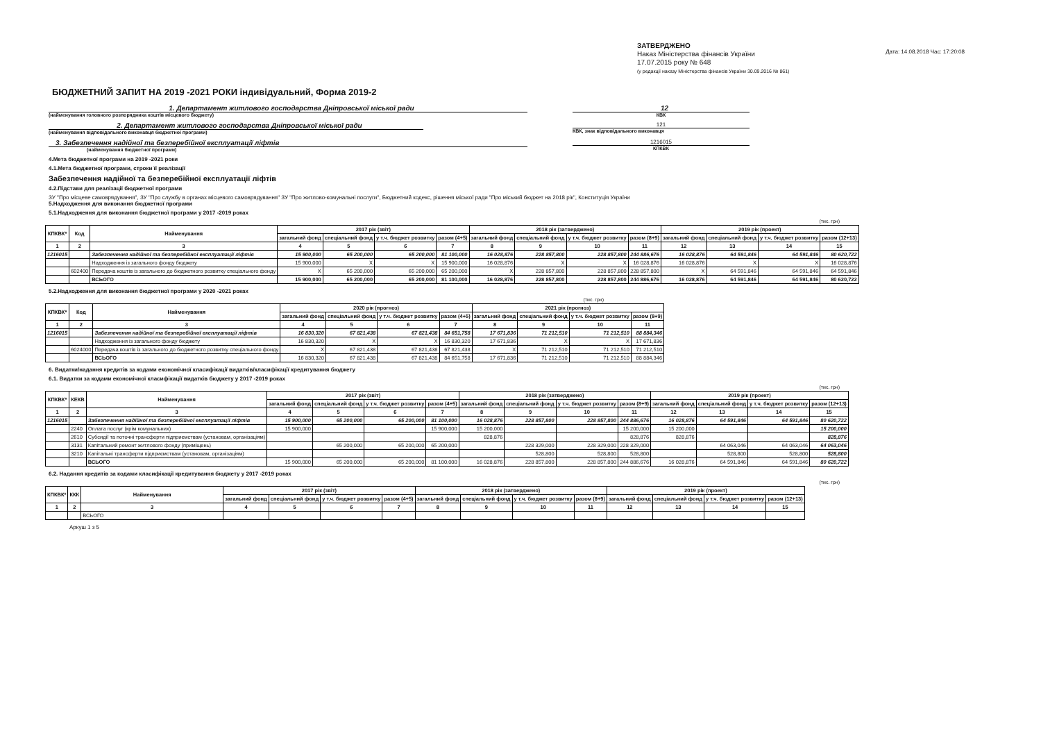Дата: 14.08.2018 Час: 17:20:08
ЗАТВЕРДЖЕНО
Наказ Міністерства фінансів України
17.07.2015 року № 648
(у редакції наказу Міністерства фінансів України 30.09.2016 № 861)
БЮДЖЕТНИЙ ЗАПИТ НА 2019 -2021 РОКИ індивідуальний, Форма 2019-2
1. Департамент житлового господарства Дніпровської міської ради
(найменування головного розпорядника коштів місцевого бюджету)
12
КВК
2. Департамент житлового господарства Дніпровської міської ради
(найменування відповідального виконавця бюджетної програми)
121
КВК, знак відповідального виконавця
3. Забезпечення надійної та безперебійної експлуатації ліфтів
(найменування бюджетної програми)
1216015
КПКВК
4.Мета бюджетної програми на 2019 -2021 роки
4.1.Мета бюджетної програми, строки її реалізації
Забезпечення надійної та безперебійної експлуатації ліфтів
4.2.Підстави для реалізації бюджетної програми
ЗУ "Про місцеве самоврядування", ЗУ "Про службу в органах місцевого самоврядування" ЗУ "Про житлово-комунальні послуги", Бюджетний кодекс, рішення міської ради "Про міський бюджет на 2018 рік", Конституція України
5.Надходження для виконання бюджетної програми
5.1.Надходження для виконання бюджетної програми у 2017 -2019 роках
(тис. грн)
| КПКВК* | Код | Найменування | 2017 рік (звіт) | | | | 2018 рік (затверджено) | | | | 2019 рік (проект) | | | |
| --- | --- | --- | --- | --- | --- | --- | --- | --- | --- | --- | --- | --- | --- | --- |
| | | | загальний фонд | спеціальний фонд | у т.ч. бюджет розвитку | разом (4+5) | загальний фонд | спеціальний фонд | у т.ч. бюджет розвитку | разом (8+9) | загальний фонд | спеціальний фонд | у т.ч. бюджет розвитку | разом (12+13) |
| 1 | 2 | 3 | 4 | 5 | 6 | 7 | 8 | 9 | 10 | 11 | 12 | 13 | 14 | 15 |
| 1216015 | | Забезпечення надійної та безперебійної експлуатації ліфтів | 15 900,000 | 65 200,000 | 65 200,000 | 81 100,000 | 16 028,876 | 228 857,800 | 228 857,800 | 244 886,676 | 16 028,876 | 64 591,846 | 64 591,846 | 80 620,722 |
| | | Надходження із загального фонду бюджету | 15 900,000 | X | X | 15 900,000 | 16 028,876 | X | X | 16 028,876 | 16 028,876 | X | X | 16 028,876 |
| | 602400 | Передача коштів із загального до бюджетного розвитку спеціального фонду | X | 65 200,000 | 65 200,000 | 65 200,000 | X | 228 857,800 | 228 857,800 | 228 857,800 | X | 64 591,846 | 64 591,846 | 64 591,846 |
| | | ВСЬОГО | 15 900,000 | 65 200,000 | 65 200,000 | 81 100,000 | 16 028,876 | 228 857,800 | 228 857,800 | 244 886,676 | 16 028,876 | 64 591,846 | 64 591,846 | 80 620,722 |
5.2.Надходження для виконання бюджетної програми у 2020 -2021 роках
(тис. грн)
| КПКВК* | Код | Найменування | 2020 рік (прогноз) | | | | 2021 рік (прогноз) | | | |
| --- | --- | --- | --- | --- | --- | --- | --- | --- | --- | --- |
| | | | загальний фонд | спеціальний фонд | у т.ч. бюджет розвитку | разом (4+5) | загальний фонд | спеціальний фонд | у т.ч. бюджет розвитку | разом (8+9) |
| 1 | 2 | 3 | 4 | 5 | 6 | 7 | 8 | 9 | 10 | 11 |
| 1216015 | | Забезпечення надійної та безперебійної експлуатації ліфтів | 16 830,320 | 67 821,438 | 67 821,438 | 84 651,758 | 17 671,836 | 71 212,510 | 71 212,510 | 88 884,346 |
| | | Надходження із загального фонду бюджету | 16 830,320 | X | X | 16 830,320 | 17 671,836 | X | X | 17 671,836 |
| | 6024000 | Передача коштів із загального до бюджетного розвитку спеціального фонду | X | 67 821,438 | 67 821,438 | 67 821,438 | X | 71 212,510 | 71 212,510 | 71 212,510 |
| | | ВСЬОГО | 16 830,320 | 67 821,438 | 67 821,438 | 84 651,758 | 17 671,836 | 71 212,510 | 71 212,510 | 88 884,346 |
6. Видатки/надання кредитів за кодами економічної класифікації видатків/класифікації кредитування бюджету
6.1. Видатки за кодами економічної класифікації видатків бюджету у 2017 -2019 роках
(тис. грн)
| КПКВК* | КЕКВ | Найменування | 2017 рік (звіт) | | | | 2018 рік (затверджено) | | | | 2019 рік (проект) | | | |
| --- | --- | --- | --- | --- | --- | --- | --- | --- | --- | --- | --- | --- | --- | --- |
| | | | загальний фонд | спеціальний фонд | у т.ч. бюджет розвитку | разом (4+5) | загальний фонд | спеціальний фонд | у т.ч. бюджет розвитку | разом (8+9) | загальний фонд | спеціальний фонд | у т.ч. бюджет розвитку | разом (12+13) |
| 1 | 2 | 3 | 4 | 5 | 6 | 7 | 8 | 9 | 10 | 11 | 12 | 13 | 14 | 15 |
| 1216015 | | Забезпечення надійної та безперебійної експлуатації ліфтів | 15 900,000 | 65 200,000 | 65 200,000 | 81 100,000 | 16 028,876 | 228 857,800 | 228 857,800 | 244 886,676 | 16 028,876 | 64 591,846 | 64 591,846 | 80 620,722 |
| | 2240 | Оплата послуг (крім комунальних) | 15 900,000 | | | 15 900,000 | 15 200,000 | | | 15 200,000 | 15 200,000 | | | 15 200,000 |
| | 2610 | Субсидії та поточні трансферти підприємствам (установам, організаціям) | | | | | 828,876 | | | 828,876 | 828,876 | | | 828,876 |
| | 3131 | Капітальний ремонт житлового фонду (приміщень) | | 65 200,000 | 65 200,000 | 65 200,000 | | 228 329,000 | 228 329,000 | 228 329,000 | | 64 063,046 | 64 063,046 | 64 063,046 |
| | 3210 | Капітальні трансферти підприємствам (установам, організаціям) | | | | | | 528,800 | 528,800 | 528,800 | | 528,800 | 528,800 | 528,800 |
| | | ВСЬОГО | 15 900,000 | 65 200,000 | 65 200,000 | 81 100,000 | 16 028,876 | 228 857,800 | 228 857,800 | 244 886,676 | 16 028,876 | 64 591,846 | 64 591,846 | 80 620,722 |
6.2. Надання кредитів за кодами класифікації кредитування бюджету у 2017 -2019 роках
(тис. грн)
| КПКВК* | ККК | Найменування | 2017 рік (звіт) | | | | 2018 рік (затверджено) | | | | 2019 рік (проект) | | | |
| --- | --- | --- | --- | --- | --- | --- | --- | --- | --- | --- | --- | --- | --- | --- |
| | | | загальний фонд | спеціальний фонд | у т.ч. бюджет розвитку | разом (4+5) | загальний фонд | спеціальний фонд | у т.ч. бюджет розвитку | разом (8+9) | загальний фонд | спеціальний фонд | у т.ч. бюджет розвитку | разом (12+13) |
| 1 | 2 | 3 | 4 | 5 | 6 | 7 | 8 | 9 | 10 | 11 | 12 | 13 | 14 | 15 |
| | | ВСЬОГО | | | | | | | | | | | | |
Аркуш 1 з 5